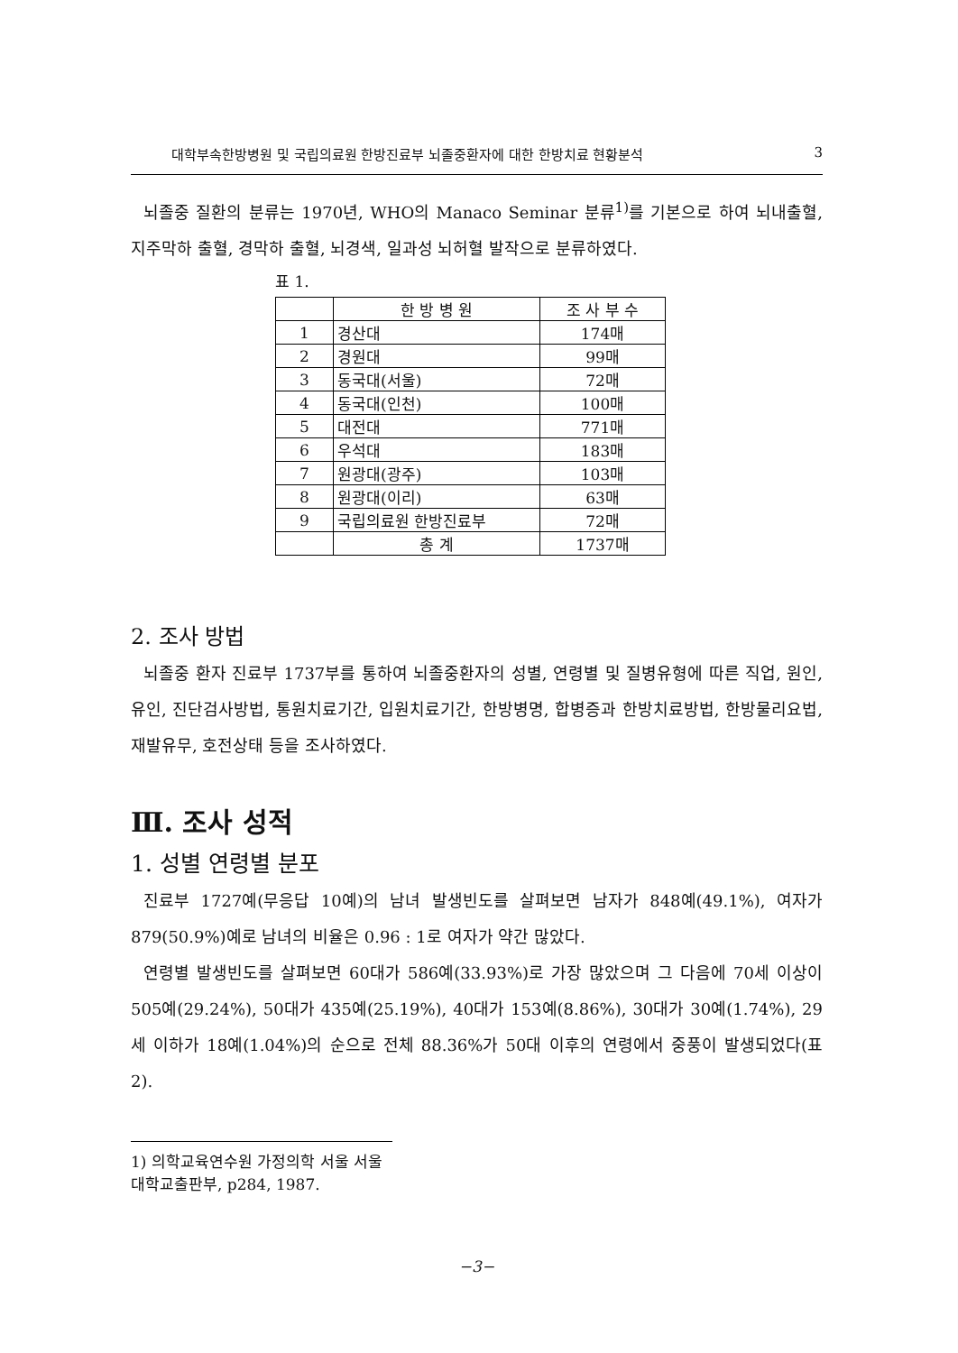대학부속한방병원 및 국립의료원 한방진료부 뇌졸중환자에 대한 한방치료 현황분석 3
뇌졸중 질환의 분류는 1970년, WHO의 Manaco Seminar 분류<sup>1)</sup>를 기본으로 하여 뇌내출혈, 지주막하 출혈, 경막하 출혈, 뇌경색, 일과성 뇌허혈 발작으로 분류하였다.
표 1.
| | 한 방 병 원 | 조 사 부 수 |
| --- | --- | --- |
| 1 | 경산대 | 174매 |
| 2 | 경원대 | 99매 |
| 3 | 동국대(서울) | 72매 |
| 4 | 동국대(인천) | 100매 |
| 5 | 대전대 | 771매 |
| 6 | 우석대 | 183매 |
| 7 | 원광대(광주) | 103매 |
| 8 | 원광대(이리) | 63매 |
| 9 | 국립의료원 한방진료부 | 72매 |
| | 총 계 | 1737매 |
2. 조사 방법
뇌졸중 환자 진료부 1737부를 통하여 뇌졸중환자의 성별, 연령별 및 질병유형에 따른 직업, 원인, 유인, 진단검사방법, 통원치료기간, 입원치료기간, 한방병명, 합병증과 한방치료방법, 한방물리요법, 재발유무, 호전상태 등을 조사하였다.
Ⅲ. 조사 성적
1. 성별 연령별 분포
진료부 1727예(무응답 10예)의 남녀 발생빈도를 살펴보면 남자가 848예(49.1%), 여자가 879(50.9%)예로 남녀의 비율은 0.96 : 1로 여자가 약간 많았다.
연령별 발생빈도를 살펴보면 60대가 586예(33.93%)로 가장 많았으며 그 다음에 70세 이상이 505예(29.24%), 50대가 435예(25.19%), 40대가 153예(8.86%), 30대가 30예(1.74%), 29세 이하가 18예(1.04%)의 순으로 전체 88.36%가 50대 이후의 연령에서 중풍이 발생되었다(표2).
1) 의학교육연수원 가정의학 서울 서울대학교출판부, p284, 1987.
−3−